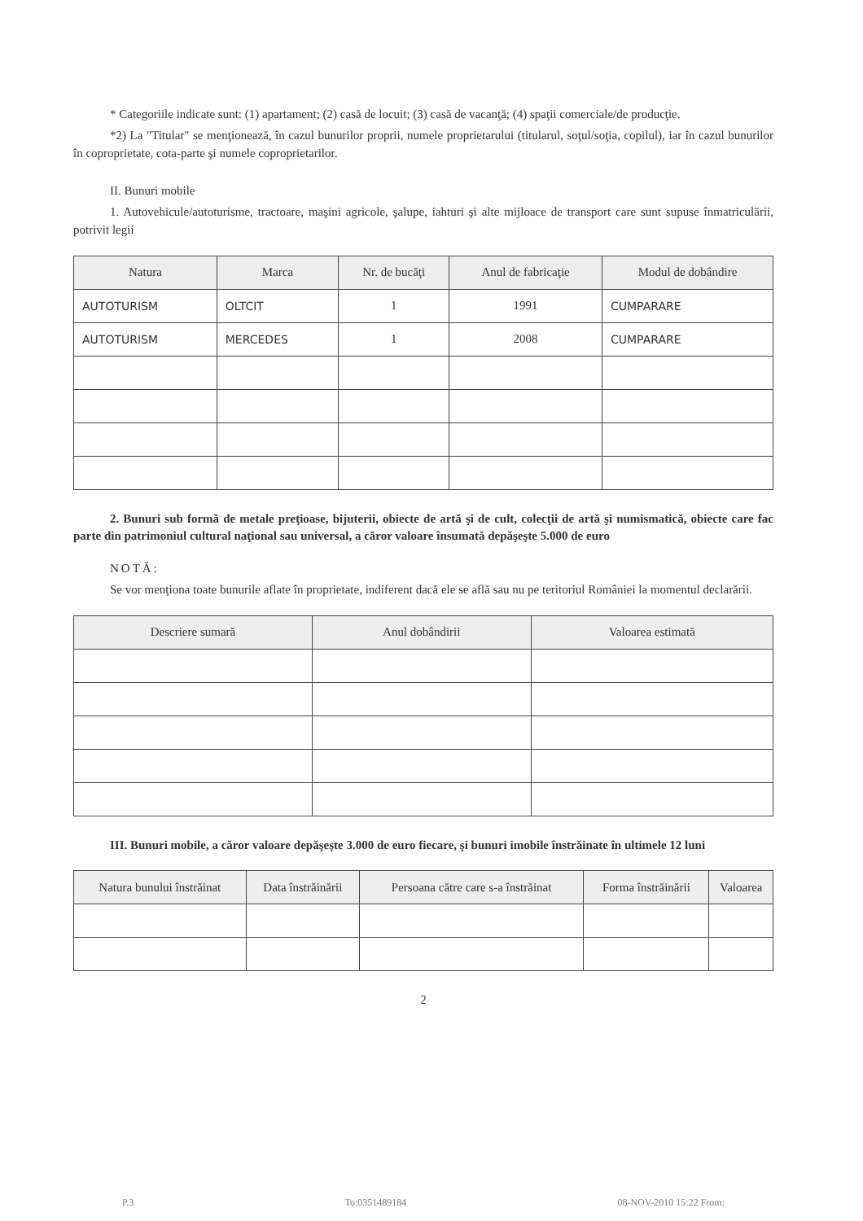* Categoriile indicate sunt: (1) apartament; (2) casă de locuit; (3) casă de vacanţă; (4) spaţii comerciale/de producţie.
*2) La "Titular" se menţionează, în cazul bunurilor proprii, numele proprietarului (titularul, soţul/soţia, copilul), iar în cazul bunurilor în coproprietate, cota-parte şi numele coproprietarilor.
II. Bunuri mobile
1. Autovehicule/autoturisme, tractoare, maşini agricole, şalupe, iahturi şi alte mijloace de transport care sunt supuse înmatriculării, potrivit legii
| Natura | Marca | Nr. de bucăţi | Anul de fabricaţie | Modul de dobândire |
| --- | --- | --- | --- | --- |
| AUTOTURISM | OLTCIT | 1 | 1991 | CUMPARARE |
| AUTOTURISM | MERCEDES | 1 | 2008 | CUMPARARE |
2. Bunuri sub formă de metale preţioase, bijuterii, obiecte de artă şi de cult, colecţii de artă şi numismatică, obiecte care fac parte din patrimoniul cultural naţional sau universal, a căror valoare însumată depăşeşte 5.000 de euro
NOTĂ:
Se vor menţiona toate bunurile aflate în proprietate, indiferent dacă ele se află sau nu pe teritoriul României la momentul declarării.
| Descriere sumară | Anul dobândirii | Valoarea estimată |
| --- | --- | --- |
III. Bunuri mobile, a căror valoare depăşeşte 3.000 de euro fiecare, şi bunuri imobile înstrăinate în ultimele 12 luni
| Natura bunului înstrăinat | Data înstrăinării | Persoana către care s-a înstrăinat | Forma înstrăinării | Valoarea |
| --- | --- | --- | --- | --- |
2
P.3 To:0351489184 08-NOV-2010 15:22 From: